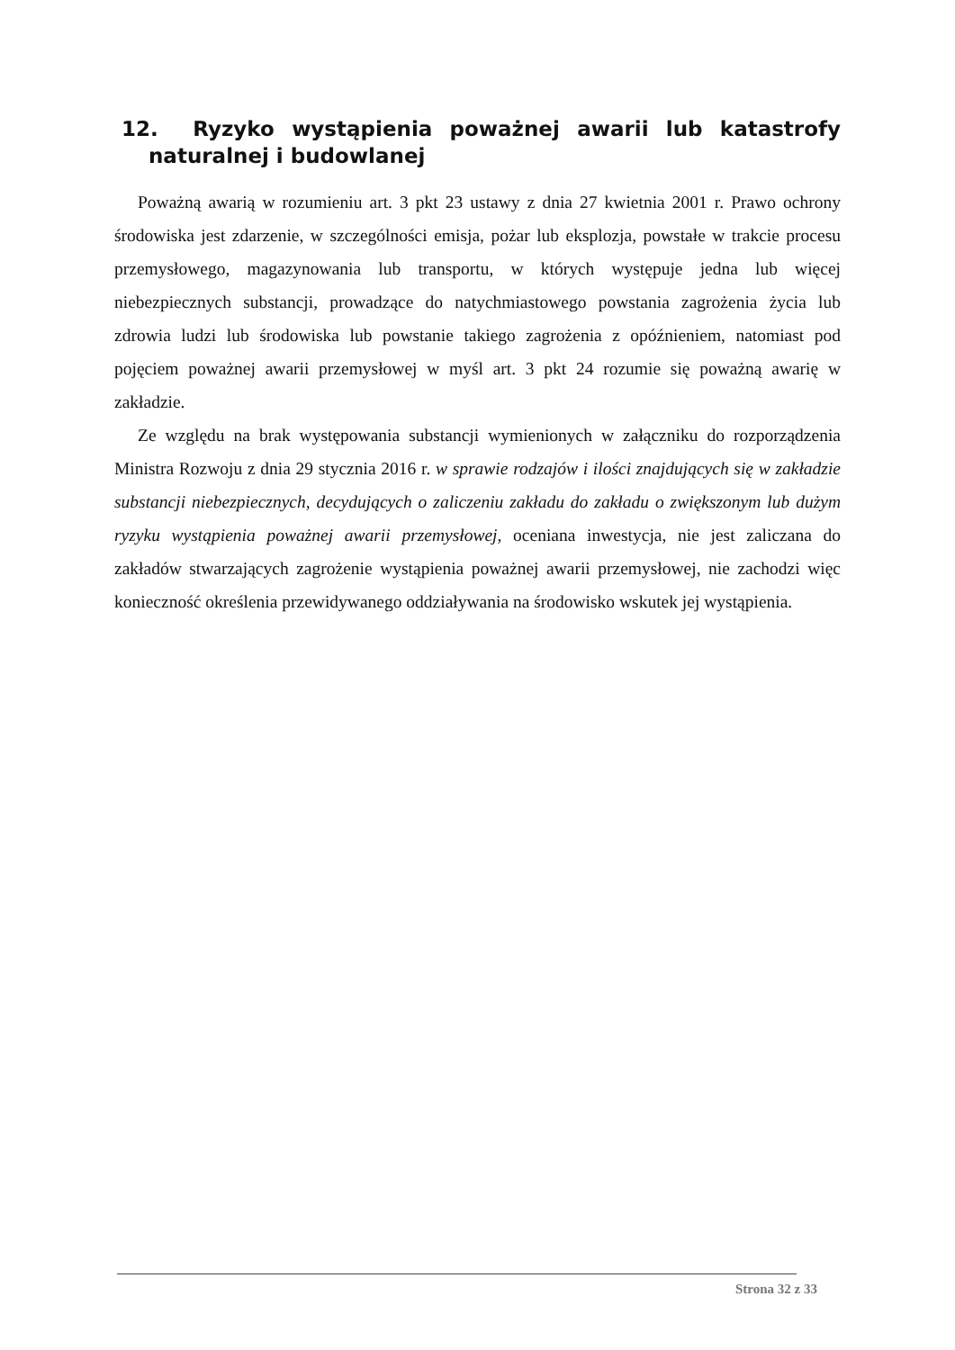12. Ryzyko wystąpienia poważnej awarii lub katastrofy naturalnej i budowlanej
Poważną awarią w rozumieniu art. 3 pkt 23 ustawy z dnia 27 kwietnia 2001 r. Prawo ochrony środowiska jest zdarzenie, w szczególności emisja, pożar lub eksplozja, powstałe w trakcie procesu przemysłowego, magazynowania lub transportu, w których występuje jedna lub więcej niebezpiecznych substancji, prowadzące do natychmiastowego powstania zagrożenia życia lub zdrowia ludzi lub środowiska lub powstanie takiego zagrożenia z opóźnieniem, natomiast pod pojęciem poważnej awarii przemysłowej w myśl art. 3 pkt 24 rozumie się poważną awarię w zakładzie.
Ze względu na brak występowania substancji wymienionych w załączniku do rozporządzenia Ministra Rozwoju z dnia 29 stycznia 2016 r. w sprawie rodzajów i ilości znajdujących się w zakładzie substancji niebezpiecznych, decydujących o zaliczeniu zakładu do zakładu o zwiększonym lub dużym ryzyku wystąpienia poważnej awarii przemysłowej, oceniana inwestycja, nie jest zaliczana do zakładów stwarzających zagrożenie wystąpienia poważnej awarii przemysłowej, nie zachodzi więc konieczność określenia przewidywanego oddziaływania na środowisko wskutek jej wystąpienia.
Strona 32 z 33